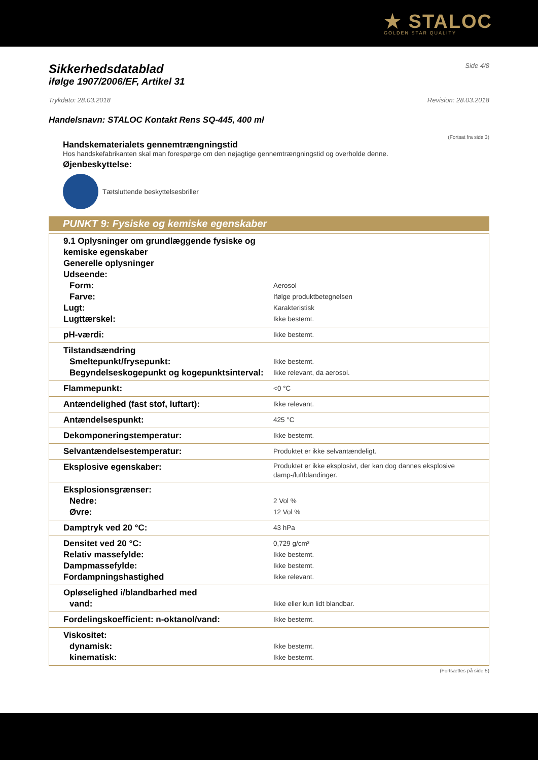★ STALOC
GOLDEN STAR QUALITY
Sikkerhedsdatablad
Side 4/8
ifølge 1907/2006/EF, Artikel 31
Trykdato: 28.03.2018 Revision: 28.03.2018
Handelsnavn: STALOC Kontakt Rens SQ-445, 400 ml
(Fortsat fra side 3)
Handskematerialets gennemtrængningstid
Hos handskefabrikanten skal man forespørge om den nøjagtige gennemtrængningstid og overholde denne.
Øjenbeskyttelse:
Tætsluttende beskyttelsesbriller
PUNKT 9: Fysiske og kemiske egenskaber
| 9.1 Oplysninger om grundlæggende fysiske og kemiske egenskaber Generelle oplysninger Udseende: Form: Farve: Lugt: Lugttærskel: | Aerosol Ifølge produktbetegnelsen Karakteristisk Ikke bestemt. |
| pH-værdi: | Ikke bestemt. |
| Tilstandsændring Smeltepunkt/frysepunkt: Begyndelseskogepunkt og kogepunktsinterval: | Ikke bestemt. Ikke relevant, da aerosol. |
| Flammepunkt: | <0 °C |
| Antændelighed (fast stof, luftart): | Ikke relevant. |
| Antændelsespunkt: | 425 °C |
| Dekomponeringstemperatur: | Ikke bestemt. |
| Selvantændelsestemperatur: | Produktet er ikke selvantændeligt. |
| Eksplosive egenskaber: | Produktet er ikke eksplosivt, der kan dog dannes eksplosive damp-/luftblandinger. |
| Eksplosionsgrænser: Nedre: Øvre: | 2 Vol % 12 Vol % |
| Damptryk ved 20 °C: | 43 hPa |
| Densitet ved 20 °C: Relativ massefylde: Dampmassefylde: Fordampningshastighed | 0,729 g/cm³ Ikke bestemt. Ikke bestemt. Ikke relevant. |
| Opløselighed i/blandbarhed med vand: | Ikke eller kun lidt blandbar. |
| Fordelingskoefficient: n-oktanol/vand: | Ikke bestemt. |
| Viskositet: dynamisk: kinematisk: | Ikke bestemt. Ikke bestemt. |
(Fortsættes på side 5)